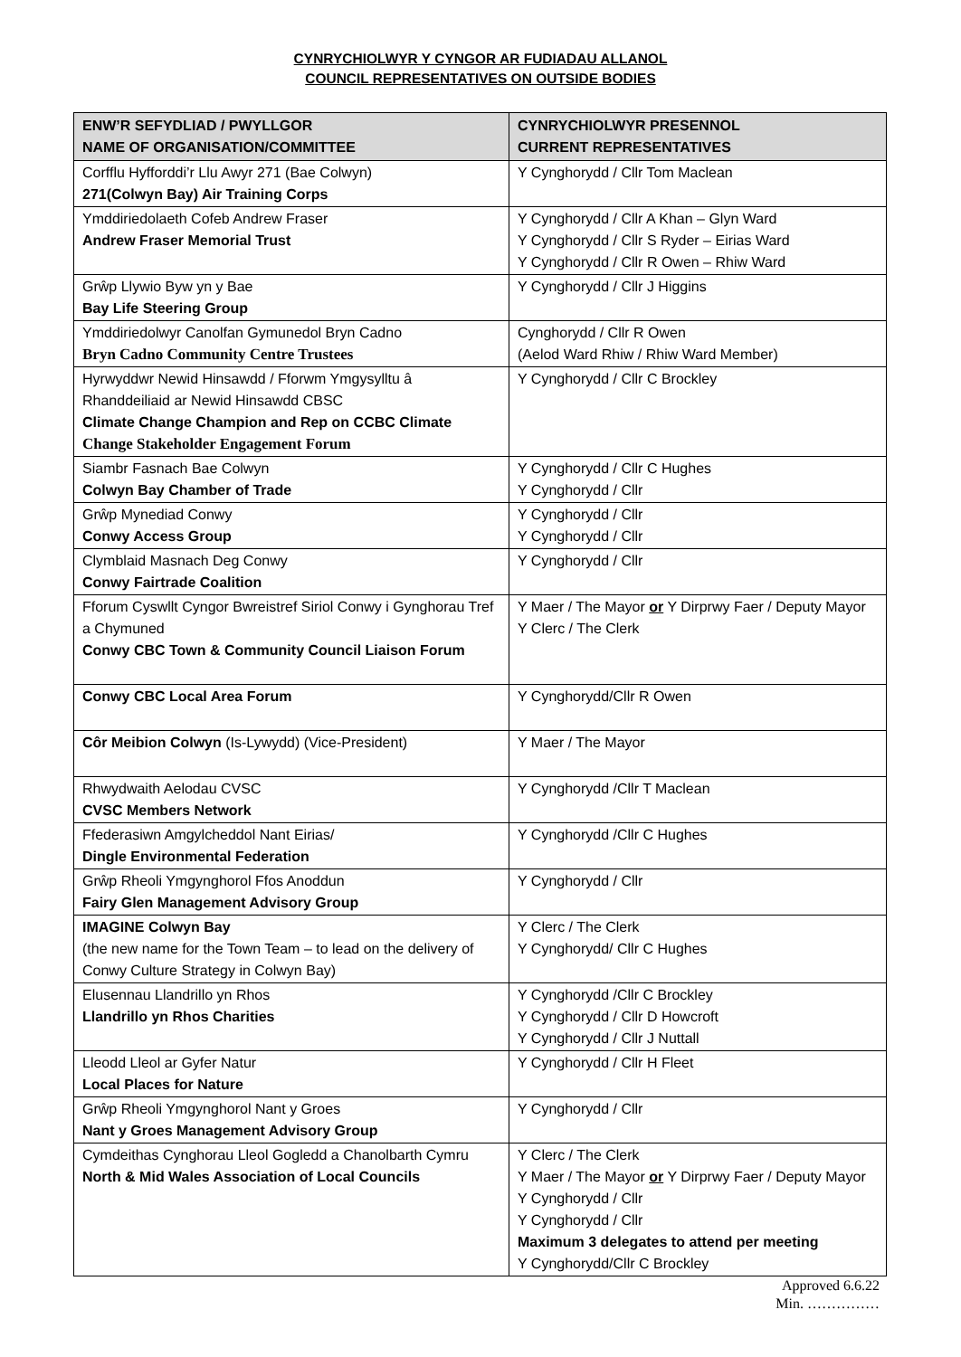CYNRYCHIOLWYR Y CYNGOR AR FUDIADAU ALLANOL
COUNCIL REPRESENTATIVES ON OUTSIDE BODIES
| ENW’R SEFYDLIAD / PWYLLGOR NAME OF ORGANISATION/COMMITTEE | CYNRYCHIOLWYR PRESENNOL CURRENT REPRESENTATIVES |
| --- | --- |
| Corfflu Hyfforddi’r Llu Awyr 271 (Bae Colwyn) 271(Colwyn Bay) Air Training Corps | Y Cynghorydd / Cllr Tom Maclean |
| Ymddiriedolaeth Cofeb Andrew Fraser Andrew Fraser Memorial Trust | Y Cynghorydd / Cllr A Khan – Glyn Ward Y Cynghorydd / Cllr S Ryder – Eirias Ward Y Cynghorydd / Cllr R Owen – Rhiw Ward |
| Grŵp Llywio Byw yn y Bae Bay Life Steering Group | Y Cynghorydd / Cllr J Higgins |
| Ymddiriedolwyr Canolfan Gymunedol Bryn Cadno Bryn Cadno Community Centre Trustees | Cynghorydd / Cllr R Owen (Aelod Ward Rhiw / Rhiw Ward Member) |
| Hyrwyddwr Newid Hinsawdd / Fforwm Ymgysylltu â Rhanddeiliaid ar Newid Hinsawdd CBSC Climate Change Champion and Rep on CCBC Climate Change Stakeholder Engagement Forum | Y Cynghorydd / Cllr C Brockley |
| Siambr Fasnach Bae Colwyn Colwyn Bay Chamber of Trade | Y Cynghorydd / Cllr C Hughes Y Cynghorydd / Cllr |
| Grŵp Mynediad Conwy Conwy Access Group | Y Cynghorydd / Cllr Y Cynghorydd / Cllr |
| Clymblaid Masnach Deg Conwy Conwy Fairtrade Coalition | Y Cynghorydd / Cllr |
| Fforum Cyswllt Cyngor Bwreistref Siriol Conwy i Gynghorau Tref a Chymuned Conwy CBC Town & Community Council Liaison Forum | Y Maer / The Mayor or Y Dirprwy Faer / Deputy Mayor Y Clerc / The Clerk |
| Conwy CBC Local Area Forum | Y Cynghorydd/Cllr R Owen |
| Côr Meibion Colwyn (Is-Lywydd) (Vice-President) | Y Maer / The Mayor |
| Rhwydwaith Aelodau CVSC CVSC Members Network | Y Cynghorydd /Cllr T Maclean |
| Ffederasiwn Amgylcheddol Nant Eirias/ Dingle Environmental Federation | Y Cynghorydd /Cllr C Hughes |
| Grŵp Rheoli Ymgynghorol Ffos Anoddun Fairy Glen Management Advisory Group | Y Cynghorydd / Cllr |
| IMAGINE Colwyn Bay (the new name for the Town Team – to lead on the delivery of Conwy Culture Strategy in Colwyn Bay) | Y Clerc / The Clerk Y Cynghorydd/ Cllr C Hughes |
| Elusennau Llandrillo yn Rhos Llandrillo yn Rhos Charities | Y Cynghorydd /Cllr C Brockley Y Cynghorydd / Cllr D Howcroft Y Cynghorydd / Cllr J Nuttall |
| Lleodd Lleol ar Gyfer Natur Local Places for Nature | Y Cynghorydd / Cllr H Fleet |
| Grŵp Rheoli Ymgynghorol Nant y Groes Nant y Groes Management Advisory Group | Y Cynghorydd / Cllr |
| Cymdeithas Cynghorau Lleol Gogledd a Chanolbarth Cymru North & Mid Wales Association of Local Councils | Y Clerc / The Clerk Y Maer / The Mayor or Y Dirprwy Faer / Deputy Mayor Y Cynghorydd / Cllr Y Cynghorydd / Cllr Maximum 3 delegates to attend per meeting Y Cynghorydd/Cllr C Brockley |
Approved 6.6.22
Min. ……………